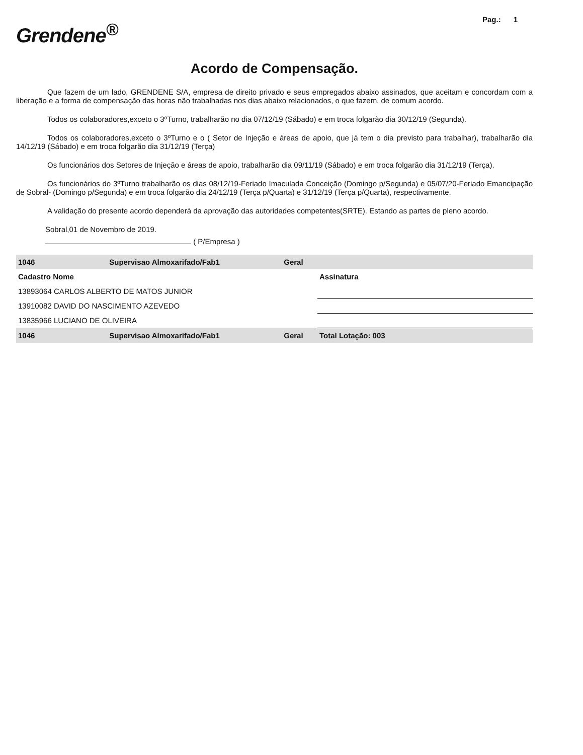Grendene<sup>®</sup>
Pag.: 1
Acordo de Compensação.
Que fazem de um lado, GRENDENE S/A, empresa de direito privado e seus empregados abaixo assinados, que aceitam e concordam com a liberação e a forma de compensação das horas não trabalhadas nos dias abaixo relacionados, o que fazem, de comum acordo.
Todos os colaboradores,exceto o 3ºTurno, trabalharão no dia 07/12/19 (Sábado) e em troca folgarão dia 30/12/19 (Segunda).
Todos os colaboradores,exceto o 3ºTurno e o ( Setor de Injeção e áreas de apoio, que já tem o dia previsto para trabalhar), trabalharão dia 14/12/19 (Sábado) e em troca folgarão dia 31/12/19 (Terça)
Os funcionários dos Setores de Injeção e áreas de apoio, trabalharão dia 09/11/19 (Sábado) e em troca folgarão dia 31/12/19 (Terça).
Os funcionários do 3ºTurno trabalharão os dias 08/12/19-Feriado Imaculada Conceição (Domingo p/Segunda) e 05/07/20-Feriado Emancipação de Sobral- (Domingo p/Segunda) e em troca folgarão dia 24/12/19 (Terça p/Quarta) e 31/12/19 (Terça p/Quarta), respectivamente.
A validação do presente acordo dependerá da aprovação das autoridades competentes(SRTE). Estando as partes de pleno acordo.
Sobral,01 de Novembro de 2019.
( P/Empresa )
| 1046 | Supervisao Almoxarifado/Fab1 | Geral | |
| Cadastro Nome | | | Assinatura |
| 13893064 CARLOS ALBERTO DE MATOS JUNIOR | | | |
| 13910082 DAVID DO NASCIMENTO AZEVEDO | | | |
| 13835966 LUCIANO DE OLIVEIRA | | | |
| 1046 | Supervisao Almoxarifado/Fab1 | Geral | Total Lotação: 003 |